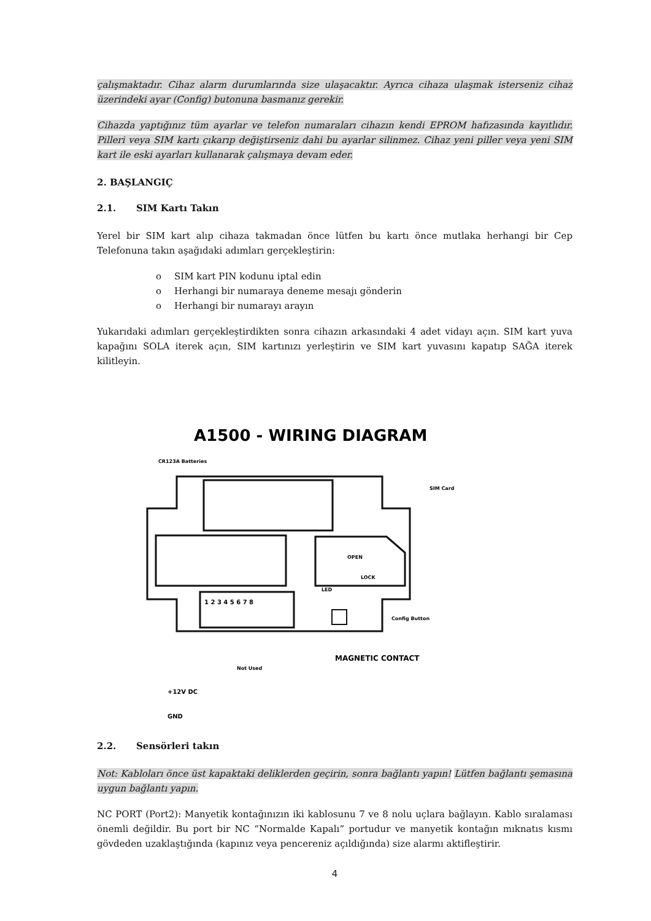çalışmaktadır. Cihaz alarm durumlarında size ulaşacaktır. Ayrıca cihaza ulaşmak isterseniz cihaz üzerindeki ayar (Config) butonuna basmanız gerekir.
Cihazda yaptığınız tüm ayarlar ve telefon numaraları cihazın kendi EPROM hafızasında kayıtlıdır. Pilleri veya SIM kartı çıkarıp değiştirseniz dahi bu ayarlar silinmez. Cihaz yeni piller veya yeni SIM kart ile eski ayarları kullanarak çalışmaya devam eder.
2. BAŞLANGIÇ
2.1. SIM Kartı Takın
Yerel bir SIM kart alıp cihaza takmadan önce lütfen bu kartı önce mutlaka herhangi bir Cep Telefonuna takın aşağıdaki adımları gerçekleştirin:
o SIM kart PIN kodunu iptal edin
o Herhangi bir numaraya deneme mesajı gönderin
o Herhangi bir numarayı arayın
Yukarıdaki adımları gerçekleştirdikten sonra cihazın arkasındaki 4 adet vidayı açın. SIM kart yuva kapağını SOLA iterek açın, SIM kartınızı yerleştirin ve SIM kart yuvasını kapatıp SAĞA iterek kilitleyin.
A1500 - WIRING DIAGRAM
CR123A Batteries
OPEN
LOCK
SIM Card
LED
Config Button
1 2 3 4 5 6 7 8
MAGNETIC CONTACT
Not Used
+12V DC
GND
2.2. Sensörleri takın
Not: Kabloları önce üst kapaktaki deliklerden geçirin, sonra bağlantı yapın! Lütfen bağlantı şemasına uygun bağlantı yapın.
NC PORT (Port2): Manyetik kontağınızın iki kablosunu 7 ve 8 nolu uçlara bağlayın. Kablo sıralaması önemli değildir. Bu port bir NC “Normalde Kapalı” portudur ve manyetik kontağın mıknatıs kısmı gövdeden uzaklaştığında (kapınız veya pencereniz açıldığında) size alarmı aktifleştirir.
4